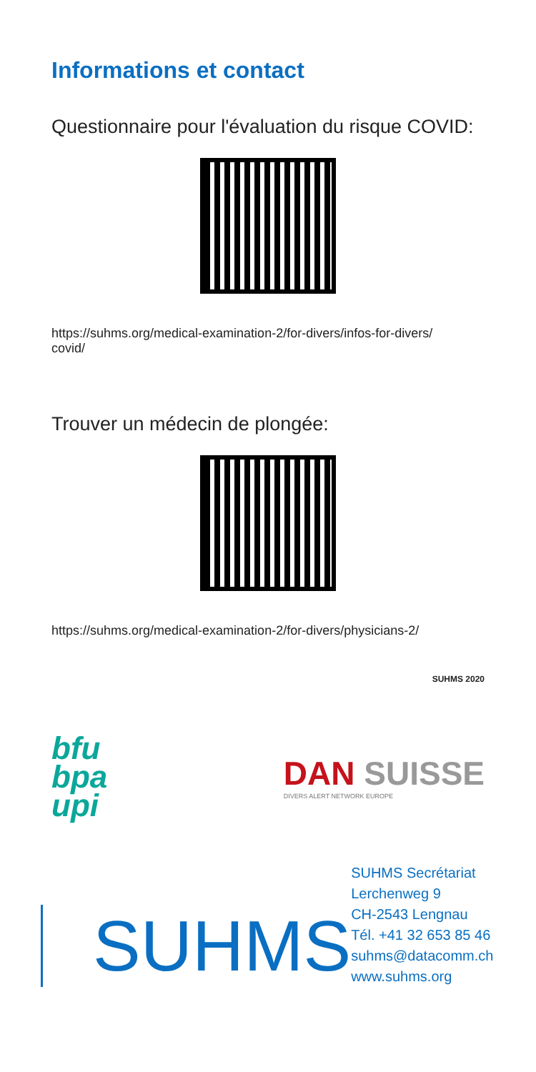Informations et contact
Questionnaire pour l'évaluation du risque COVID:
https://suhms.org/medical-examination-2/for-divers/infos-for-divers/
covid/
Trouver un médecin de plongée:
https://suhms.org/medical-examination-2/for-divers/physicians-2/
SUHMS 2020
bfu
bpa
upi
DAN SUISSE
DIVERS ALERT NETWORK EUROPE
SUHMS
SUHMS Secrétariat
Lerchenweg 9
CH-2543 Lengnau
Tél. +41 32 653 85 46
suhms@datacomm.ch
www.suhms.org